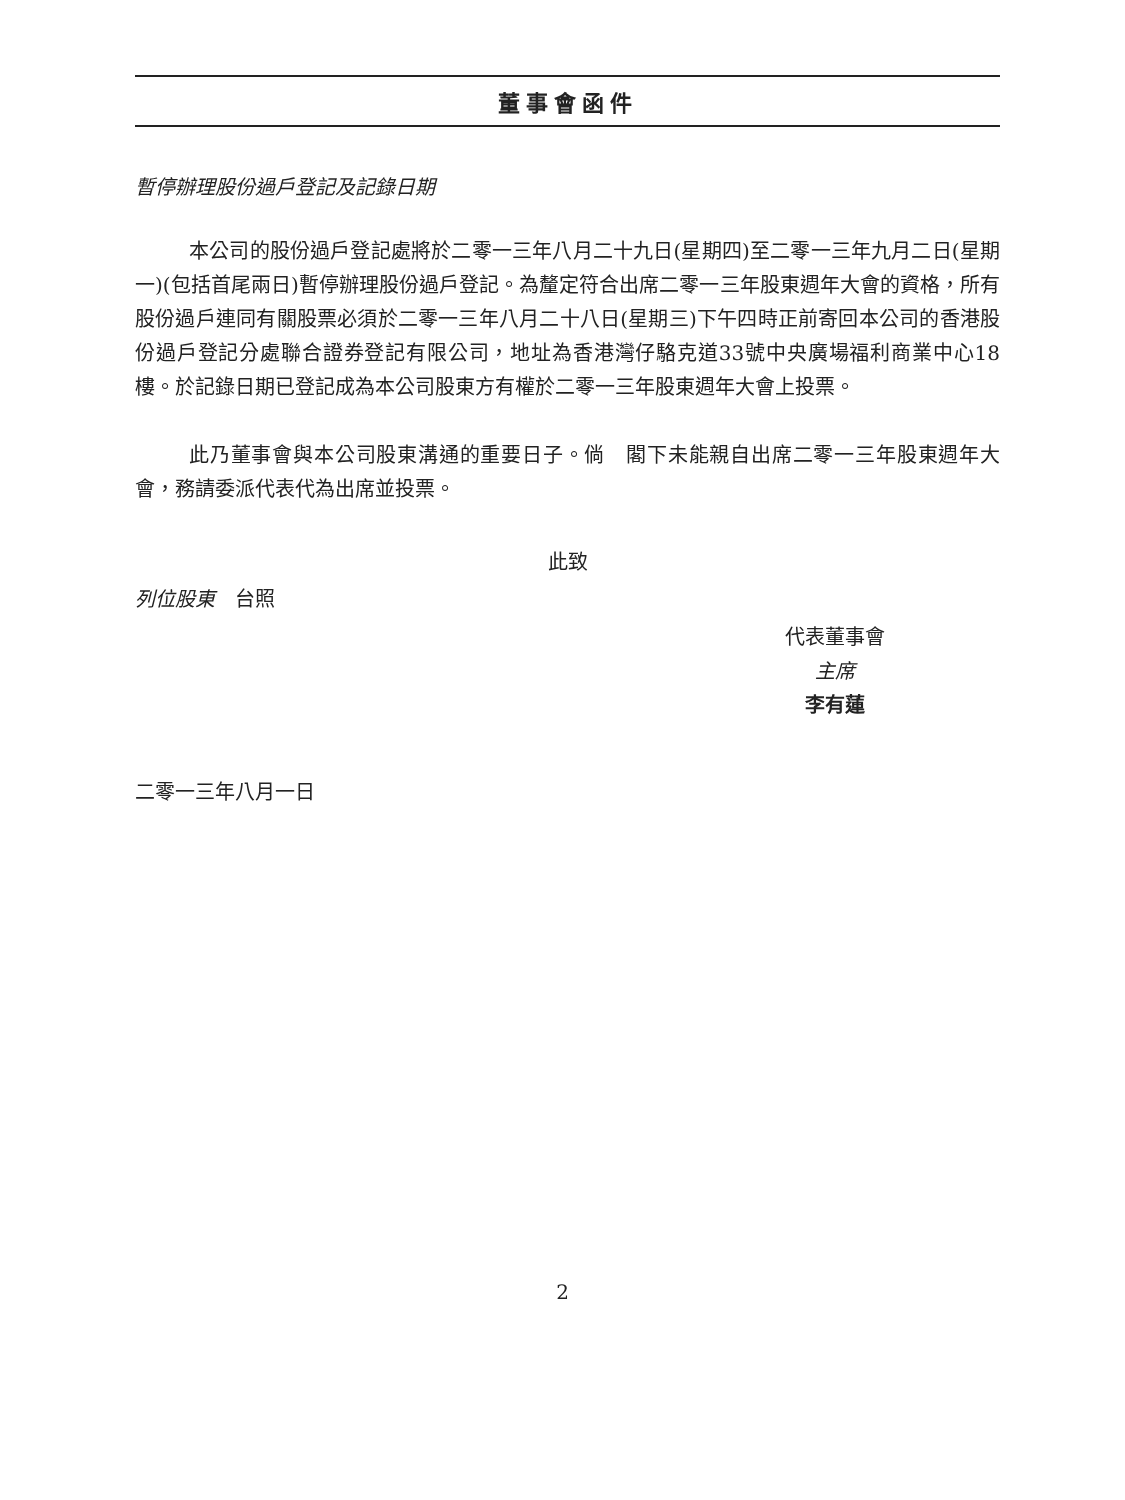董事會函件
暫停辦理股份過戶登記及記錄日期
本公司的股份過戶登記處將於二零一三年八月二十九日(星期四)至二零一三年九月二日(星期一)(包括首尾兩日)暫停辦理股份過戶登記。為釐定符合出席二零一三年股東週年大會的資格，所有股份過戶連同有關股票必須於二零一三年八月二十八日(星期三)下午四時正前寄回本公司的香港股份過戶登記分處聯合證券登記有限公司，地址為香港灣仔駱克道33號中央廣場福利商業中心18樓。於記錄日期已登記成為本公司股東方有權於二零一三年股東週年大會上投票。
此乃董事會與本公司股東溝通的重要日子。倘　閣下未能親自出席二零一三年股東週年大會，務請委派代表代為出席並投票。
此致
列位股東　台照
代表董事會
主席
李有蓮
二零一三年八月一日
2